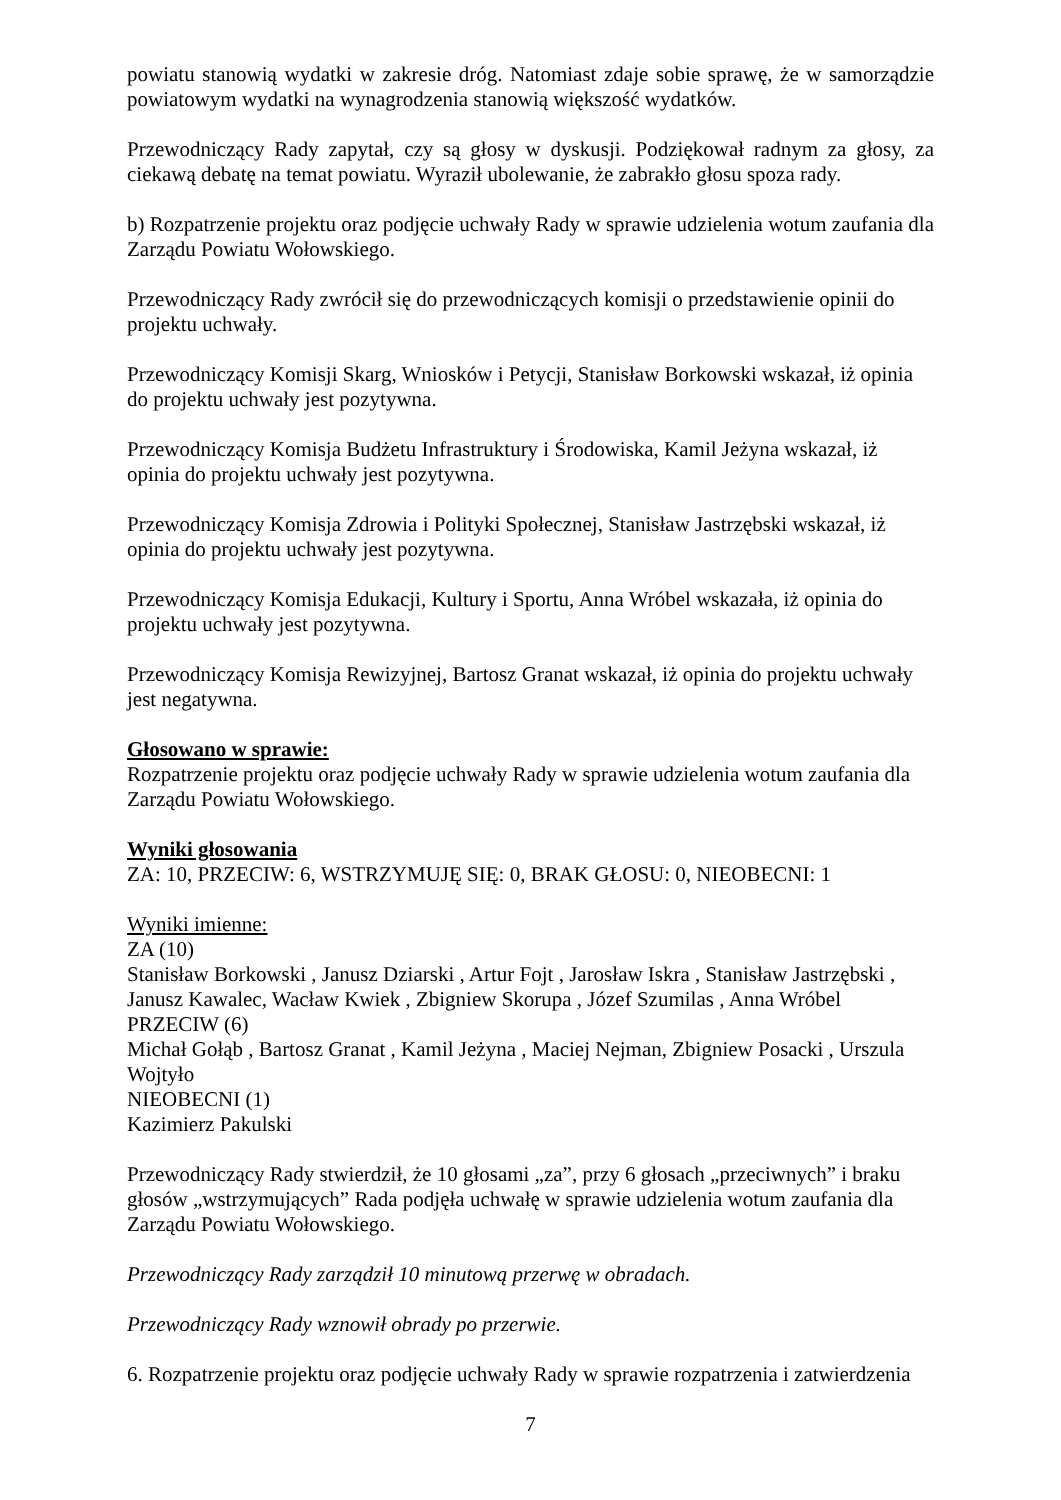powiatu stanowią wydatki w zakresie dróg. Natomiast zdaje sobie sprawę, że w samorządzie powiatowym wydatki na wynagrodzenia stanowią większość wydatków.
Przewodniczący Rady zapytał, czy są głosy w dyskusji. Podziękował radnym za głosy, za ciekawą debatę na temat powiatu. Wyraził ubolewanie, że zabrakło głosu spoza rady.
b) Rozpatrzenie projektu oraz podjęcie uchwały Rady w sprawie udzielenia wotum zaufania dla Zarządu Powiatu Wołowskiego.
Przewodniczący Rady zwrócił się do przewodniczących komisji o przedstawienie opinii do projektu uchwały.
Przewodniczący Komisji Skarg, Wniosków i Petycji, Stanisław Borkowski wskazał, iż opinia do projektu uchwały jest pozytywna.
Przewodniczący Komisja Budżetu Infrastruktury i Środowiska, Kamil Jeżyna wskazał, iż
opinia do projektu uchwały jest pozytywna.
Przewodniczący Komisja Zdrowia i Polityki Społecznej, Stanisław Jastrzębski wskazał, iż
opinia do projektu uchwały jest pozytywna.
Przewodniczący Komisja Edukacji, Kultury i Sportu, Anna Wróbel wskazała, iż opinia do projektu uchwały jest pozytywna.
Przewodniczący Komisja Rewizyjnej, Bartosz Granat wskazał, iż opinia do projektu uchwały jest negatywna.
Głosowano w sprawie:
Rozpatrzenie projektu oraz podjęcie uchwały Rady w sprawie udzielenia wotum zaufania dla Zarządu Powiatu Wołowskiego.
Wyniki głosowania
ZA: 10, PRZECIW: 6, WSTRZYMUJĘ SIĘ: 0, BRAK GŁOSU: 0, NIEOBECNI: 1
Wyniki imienne:
ZA (10)
Stanisław Borkowski , Janusz Dziarski , Artur Fojt , Jarosław Iskra , Stanisław Jastrzębski , Janusz Kawalec, Wacław Kwiek , Zbigniew Skorupa , Józef Szumilas , Anna Wróbel
PRZECIW (6)
Michał Gołąb , Bartosz Granat , Kamil Jeżyna , Maciej Nejman, Zbigniew Posacki , Urszula Wojtyło
NIEOBECNI (1)
Kazimierz Pakulski
Przewodniczący Rady stwierdził, że 10 głosami „za”, przy 6 głosach „przeciwnych” i braku głosów „wstrzymujących” Rada podjęła uchwałę w sprawie udzielenia wotum zaufania dla Zarządu Powiatu Wołowskiego.
Przewodniczący Rady zarządził 10 minutową przerwę w obradach.
Przewodniczący Rady wznowił obrady po przerwie.
6. Rozpatrzenie projektu oraz podjęcie uchwały Rady w sprawie rozpatrzenia i zatwierdzenia
7